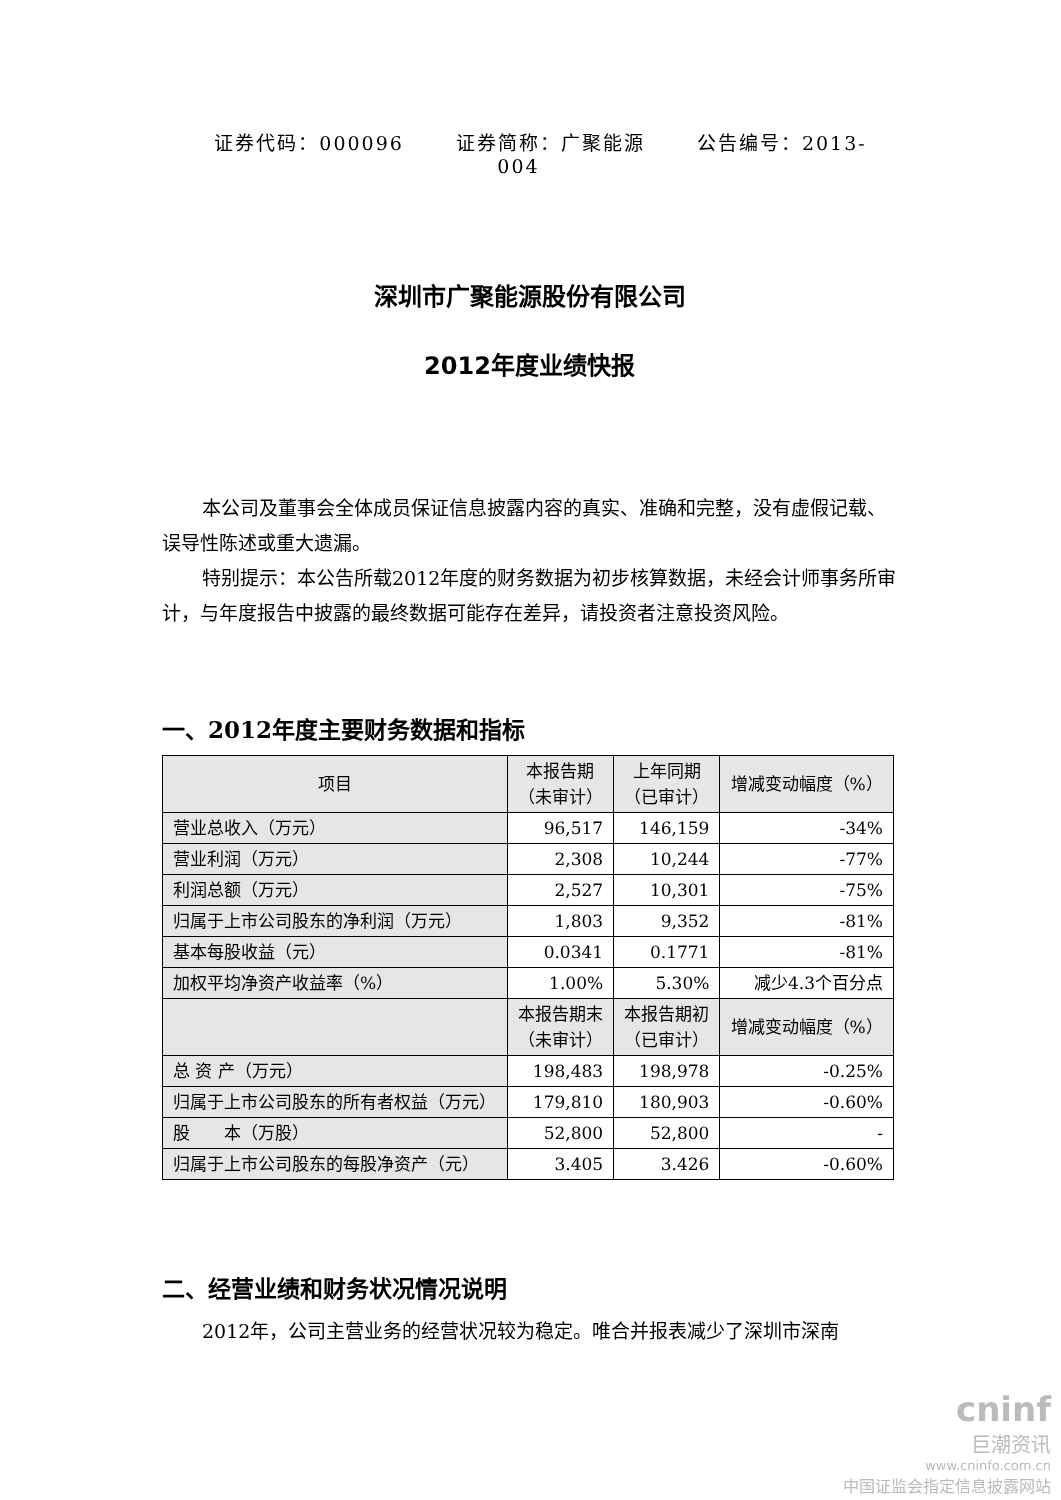证券代码：000096 证券简称：广聚能源 公告编号：2013-004
深圳市广聚能源股份有限公司
2012年度业绩快报
本公司及董事会全体成员保证信息披露内容的真实、准确和完整，没有虚假记载、误导性陈述或重大遗漏。
特别提示：本公告所载2012年度的财务数据为初步核算数据，未经会计师事务所审计，与年度报告中披露的最终数据可能存在差异，请投资者注意投资风险。
一、2012年度主要财务数据和指标
| 项目 | 本报告期 （未审计） | 上年同期 （已审计） | 增减变动幅度（%） |
| --- | --- | --- | --- |
| 营业总收入（万元） | 96,517 | 146,159 | -34% |
| 营业利润（万元） | 2,308 | 10,244 | -77% |
| 利润总额（万元） | 2,527 | 10,301 | -75% |
| 归属于上市公司股东的净利润（万元） | 1,803 | 9,352 | -81% |
| 基本每股收益（元） | 0.0341 | 0.1771 | -81% |
| 加权平均净资产收益率（%） | 1.00% | 5.30% | 减少4.3个百分点 |
| | 本报告期末 （未审计） | 本报告期初 （已审计） | 增减变动幅度（%） |
| 总 资 产（万元） | 198,483 | 198,978 | -0.25% |
| 归属于上市公司股东的所有者权益（万元） | 179,810 | 180,903 | -0.60% |
| 股 本（万股） | 52,800 | 52,800 | - |
| 归属于上市公司股东的每股净资产（元） | 3.405 | 3.426 | -0.60% |
二、经营业绩和财务状况情况说明
2012年，公司主营业务的经营状况较为稳定。唯合并报表减少了深圳市深南
cninf
巨潮资讯
www.cninfo.com.cn
中国证监会指定信息披露网站